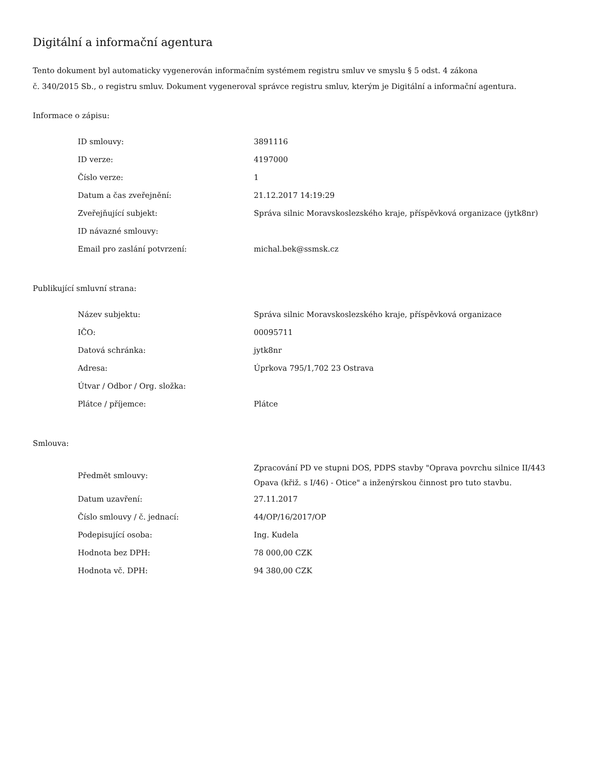Digitální a informační agentura
Tento dokument byl automaticky vygenerován informačním systémem registru smluv ve smyslu § 5 odst. 4 zákona
č. 340/2015 Sb., o registru smluv. Dokument vygeneroval správce registru smluv, kterým je Digitální a informační agentura.
Informace o zápisu:
| ID smlouvy: | 3891116 |
| ID verze: | 4197000 |
| Číslo verze: | 1 |
| Datum a čas zveřejnění: | 21.12.2017 14:19:29 |
| Zveřejňující subjekt: | Správa silnic Moravskoslezského kraje, příspěvková organizace (jytk8nr) |
| ID návazné smlouvy: | |
| Email pro zaslání potvrzení: | michal.bek@ssmsk.cz |
Publikující smluvní strana:
| Název subjektu: | Správa silnic Moravskoslezského kraje, příspěvková organizace |
| IČO: | 00095711 |
| Datová schránka: | jytk8nr |
| Adresa: | Úprkova 795/1,702 23 Ostrava |
| Útvar / Odbor / Org. složka: | |
| Plátce / příjemce: | Plátce |
Smlouva:
| Předmět smlouvy: | Zpracování PD ve stupni DOS, PDPS stavby "Oprava povrchu silnice II/443 Opava (křiž. s I/46) - Otice" a inženýrskou činnost pro tuto stavbu. |
| Datum uzavření: | 27.11.2017 |
| Číslo smlouvy / č. jednací: | 44/OP/16/2017/OP |
| Podepisující osoba: | Ing. Kudela |
| Hodnota bez DPH: | 78 000,00 CZK |
| Hodnota vč. DPH: | 94 380,00 CZK |